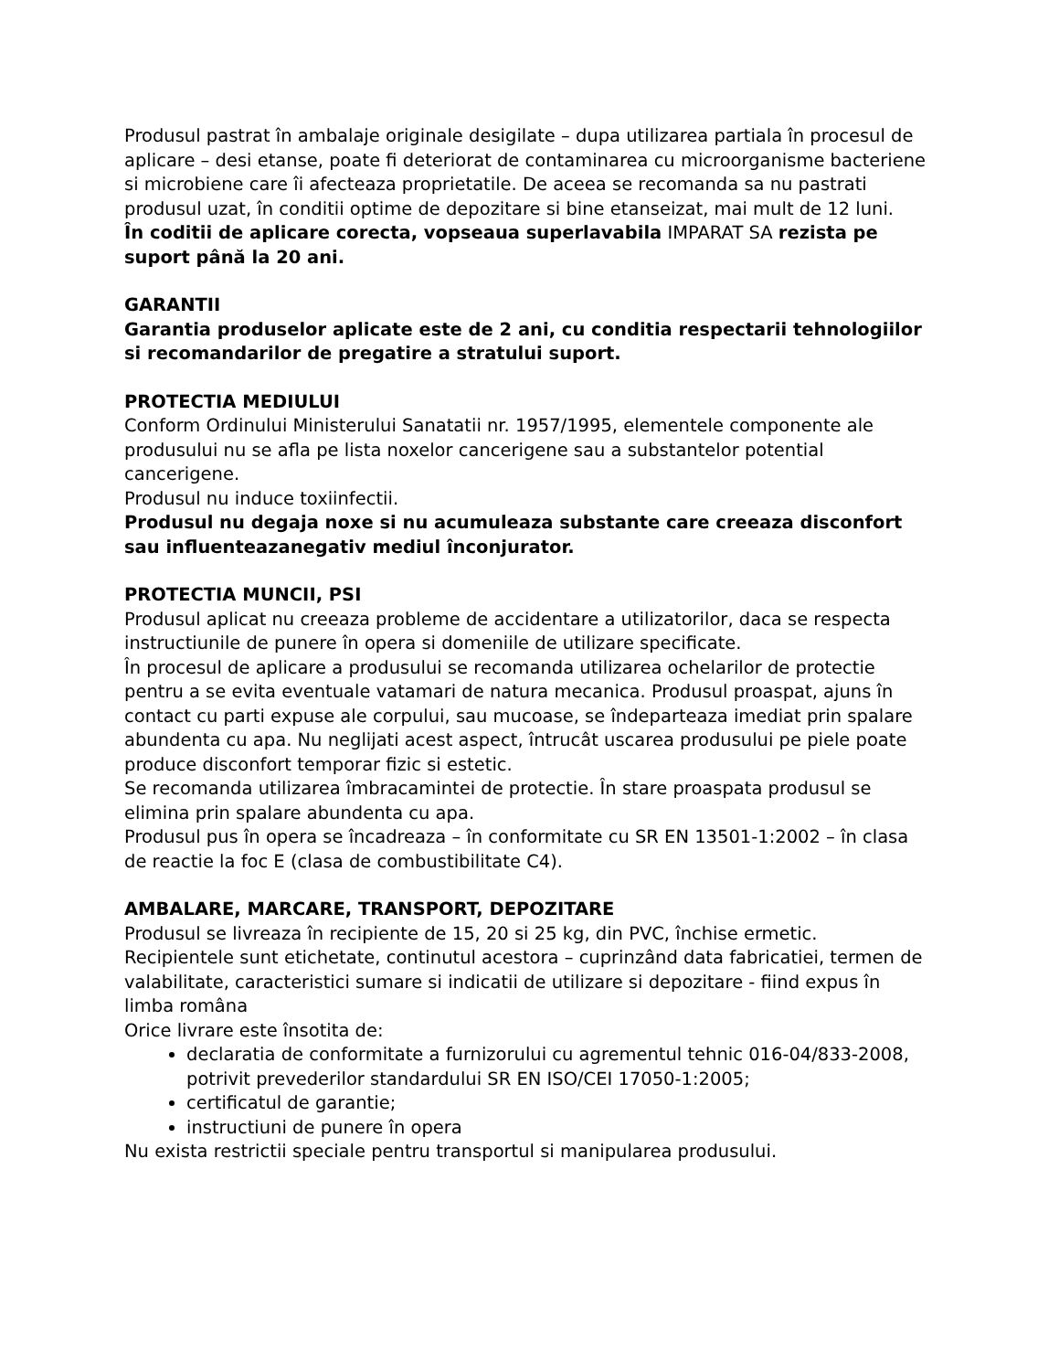Produsul pastrat în ambalaje originale desigilate – dupa utilizarea partiala în procesul de aplicare – desi etanse, poate fi deteriorat de contaminarea cu microorganisme bacteriene si microbiene care îi afecteaza proprietatile. De aceea se recomanda sa nu pastrati produsul uzat, în conditii optime de depozitare si bine etanseizat, mai mult de 12 luni.
În coditii de aplicare corecta, vopseaua superlavabila IMPARAT SA rezista pe suport până la 20 ani.
GARANTII
Garantia produselor aplicate este de 2 ani, cu conditia respectarii tehnologiilor si recomandarilor de pregatire a stratului suport.
PROTECTIA MEDIULUI
Conform Ordinului Ministerului Sanatatii nr. 1957/1995, elementele componente ale produsului nu se afla pe lista noxelor cancerigene sau a substantelor potential cancerigene.
Produsul nu induce toxiinfectii.
Produsul nu degaja noxe si nu acumuleaza substante care creeaza disconfort sau influenteazanegativ mediul înconjurator.
PROTECTIA MUNCII, PSI
Produsul aplicat nu creeaza probleme de accidentare a utilizatorilor, daca se respecta instructiunile de punere în opera si domeniile de utilizare specificate.
În procesul de aplicare a produsului se recomanda utilizarea ochelarilor de protectie pentru a se evita eventuale vatamari de natura mecanica. Produsul proaspat, ajuns în contact cu parti expuse ale corpului, sau mucoase, se îndeparteaza imediat prin spalare abundenta cu apa. Nu neglijati acest aspect, întrucât uscarea produsului pe piele poate produce disconfort temporar fizic si estetic.
Se recomanda utilizarea îmbracamintei de protectie. În stare proaspata produsul se elimina prin spalare abundenta cu apa.
Produsul pus în opera se încadreaza – în conformitate cu SR EN 13501-1:2002 – în clasa de reactie la foc E (clasa de combustibilitate C4).
AMBALARE, MARCARE, TRANSPORT, DEPOZITARE
Produsul se livreaza în recipiente de 15, 20 si 25 kg, din PVC, închise ermetic.
Recipientele sunt etichetate, continutul acestora – cuprinzând data fabricatiei, termen de valabilitate, caracteristici sumare si indicatii de utilizare si depozitare - fiind expus în limba româna
Orice livrare este însotita de:
declaratia de conformitate a furnizorului cu agrementul tehnic 016-04/833-2008, potrivit prevederilor standardului SR EN ISO/CEI 17050-1:2005;
certificatul de garantie;
instructiuni de punere în opera
Nu exista restrictii speciale pentru transportul si manipularea produsului.